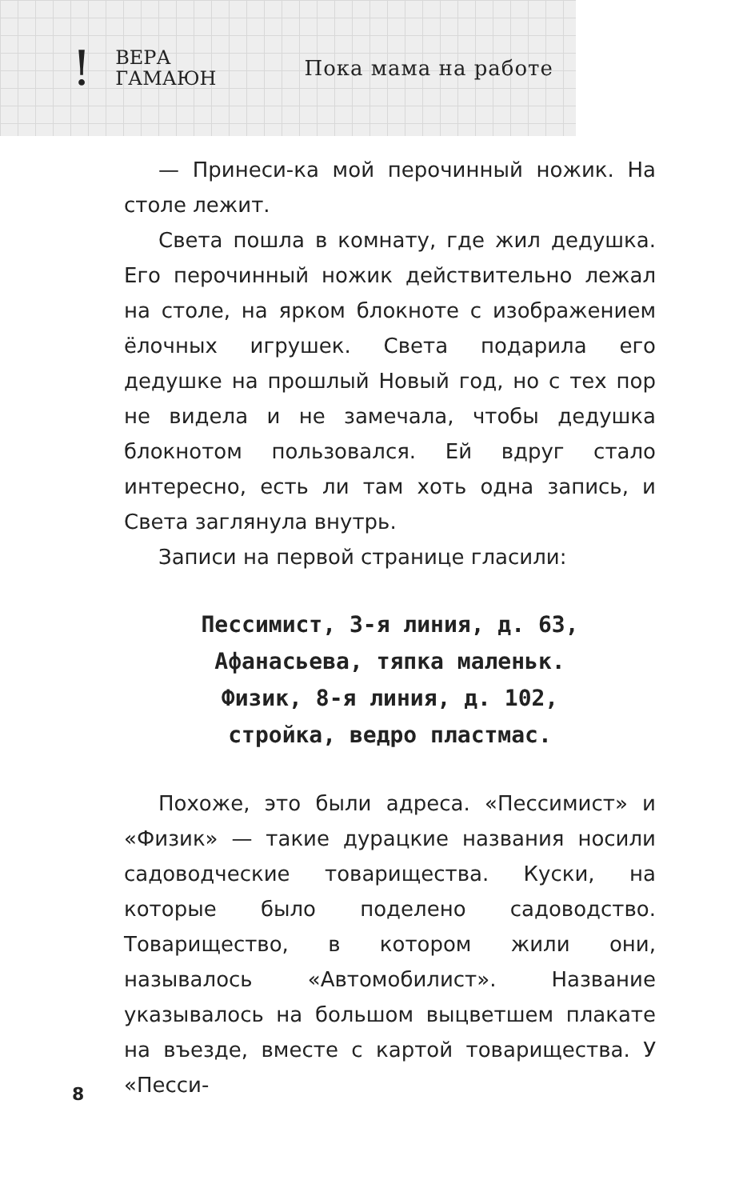!
ВЕРА
ГАМАЮН
Пока мама на работе
— Принеси-ка мой перочинный ножик. На столе лежит.
Света пошла в комнату, где жил дедушка. Его перочинный ножик действительно лежал на столе, на ярком блокноте с изображением ёлочных игрушек. Света подарила его дедушке на прошлый Новый год, но с тех пор не видела и не замечала, чтобы дедушка блокнотом пользовался. Ей вдруг стало интересно, есть ли там хоть одна запись, и Света заглянула внутрь.
Записи на первой странице гласили:
Пессимист, 3-я линия, д. 63,
Афанасьева, тяпка маленьк.
Физик, 8-я линия, д. 102,
стройка, ведро пластмас.
Похоже, это были адреса. «Пессимист» и «Физик» — такие дурацкие названия носили садоводческие товарищества. Куски, на которые было поделено садоводство. Товарищество, в котором жили они, называлось «Автомобилист». Название указывалось на большом выцветшем плакате на въезде, вместе с картой товарищества. У «Песси-
8